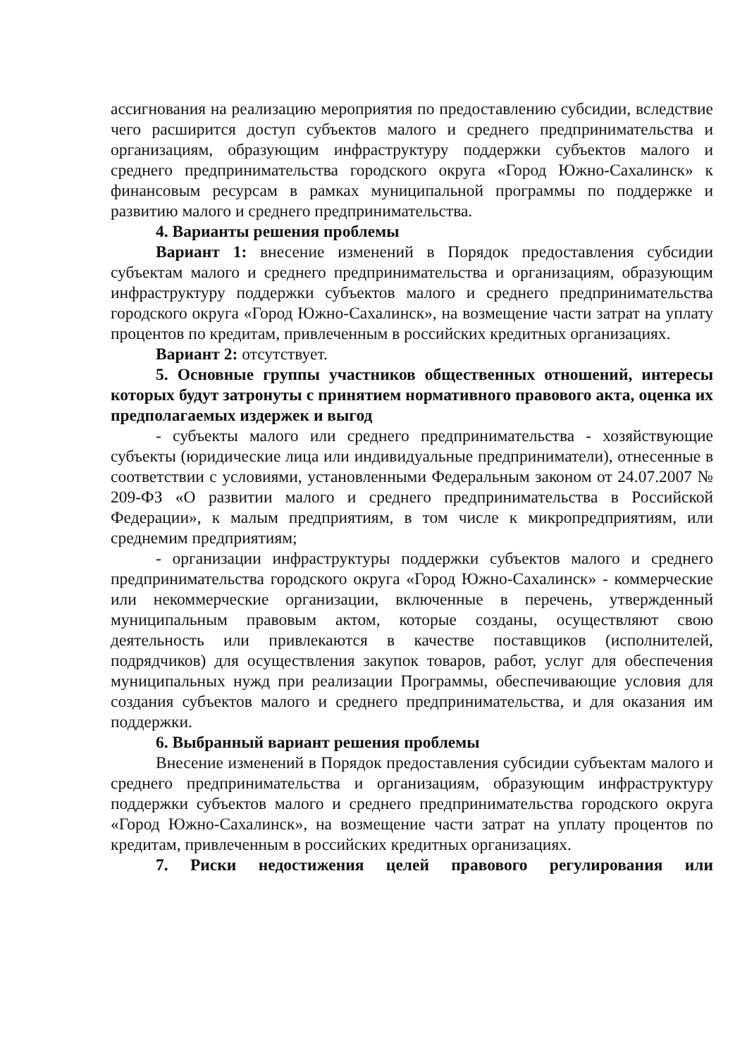ассигнования на реализацию мероприятия по предоставлению субсидии, вследствие чего расширится доступ субъектов малого и среднего предпринимательства и организациям, образующим инфраструктуру поддержки субъектов малого и среднего предпринимательства городского округа «Город Южно-Сахалинск» к финансовым ресурсам в рамках муниципальной программы по поддержке и развитию малого и среднего предпринимательства.
4. Варианты решения проблемы
Вариант 1: внесение изменений в Порядок предоставления субсидии субъектам малого и среднего предпринимательства и организациям, образующим инфраструктуру поддержки субъектов малого и среднего предпринимательства городского округа «Город Южно-Сахалинск», на возмещение части затрат на уплату процентов по кредитам, привлеченным в российских кредитных организациях.
Вариант 2: отсутствует.
5. Основные группы участников общественных отношений, интересы которых будут затронуты с принятием нормативного правового акта, оценка их предполагаемых издержек и выгод
- субъекты малого или среднего предпринимательства - хозяйствующие субъекты (юридические лица или индивидуальные предприниматели), отнесенные в соответствии с условиями, установленными Федеральным законом от 24.07.2007 № 209-ФЗ «О развитии малого и среднего предпринимательства в Российской Федерации», к малым предприятиям, в том числе к микропредприятиям, или среднемим предприятиям;
- организации инфраструктуры поддержки субъектов малого и среднего предпринимательства городского округа «Город Южно-Сахалинск» - коммерческие или некоммерческие организации, включенные в перечень, утвержденный муниципальным правовым актом, которые созданы, осуществляют свою деятельность или привлекаются в качестве поставщиков (исполнителей, подрядчиков) для осуществления закупок товаров, работ, услуг для обеспечения муниципальных нужд при реализации Программы, обеспечивающие условия для создания субъектов малого и среднего предпринимательства, и для оказания им поддержки.
6. Выбранный вариант решения проблемы
Внесение изменений в Порядок предоставления субсидии субъектам малого и среднего предпринимательства и организациям, образующим инфраструктуру поддержки субъектов малого и среднего предпринимательства городского округа «Город Южно-Сахалинск», на возмещение части затрат на уплату процентов по кредитам, привлеченным в российских кредитных организациях.
7. Риски недостижения целей правового регулирования или